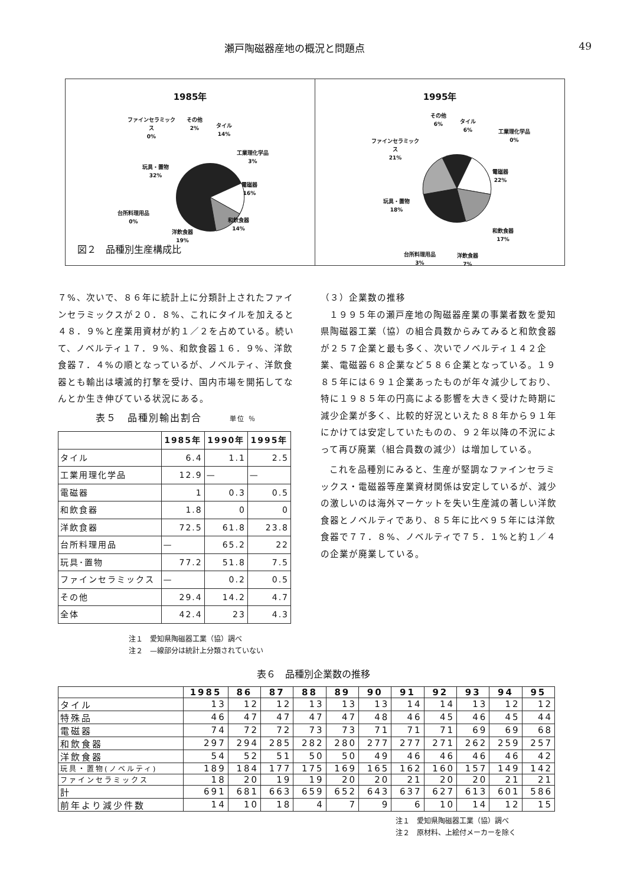瀬戸陶磁器産地の概況と問題点 49
1985年
ファインセラミック
ス
0%
その他
2%
タイル
14%
工業理化学品
3%
玩具・置物
32%
電磁器
16%
台所料理用品
0%
和飲食器
14%
洋飲食器
19%
図２　品種別生産構成比
1995年
その他
6%
タイル
6%
工業理化学品
0%
ファインセラミック
ス
21%
電磁器
22%
玩具・置物
18%
和飲食器
17%
台所料理用品
3%
洋飲食器
7%
７%、次いで、８６年に統計上に分類計上されたファインセラミックスが２０．８%、これにタイルを加えると４８．９%と産業用資材が約１／２を占めている。続いて、ノベルティ１７．９%、和飲食器１６．９%、洋飲食器７．４%の順となっているが、ノベルティ、洋飲食器とも輸出は壊滅的打撃を受け、国内市場を開拓してなんとか生き伸びている状況にある。
表５　品種別輸出割合 単位 ％
| | 1985年 | 1990年 | 1995年 |
| --- | --- | --- | --- |
| タイル | 6.4 | 1.1 | 2.5 |
| 工業用理化学品 | 12.9 | — | — |
| 電磁器 | 1 | 0.3 | 0.5 |
| 和飲食器 | 1.8 | 0 | 0 |
| 洋飲食器 | 72.5 | 61.8 | 23.8 |
| 台所料理用品 | — | 65.2 | 22 |
| 玩具･置物 | 77.2 | 51.8 | 7.5 |
| ファインセラミックス | — | 0.2 | 0.5 |
| その他 | 29.4 | 14.2 | 4.7 |
| 全体 | 42.4 | 23 | 4.3 |
注１　愛知県陶磁器工業（協）調べ
注２　—線部分は統計上分類されていない
（３）企業数の推移
１９９５年の瀬戸産地の陶磁器産業の事業者数を愛知県陶磁器工業（協）の組合員数からみてみると和飲食器が２５７企業と最も多く、次いでノベルティ１４２企業、電磁器６８企業など５８６企業となっている。１９８５年には６９１企業あったものが年々減少しており、特に１９８５年の円高による影響を大きく受けた時期に減少企業が多く、比較的好況といえた８８年から９１年にかけては安定していたものの、９２年以降の不況によって再び廃業（組合員数の減少）は増加している。
これを品種別にみると、生産が堅調なファインセラミックス・電磁器等産業資材関係は安定しているが、減少の激しいのは海外マーケットを失い生産減の著しい洋飲食器とノベルティであり、８５年に比べ９５年には洋飲食器で７７．８%、ノベルティで７５．１%と約１／４の企業が廃業している。
表６　品種別企業数の推移
| | 1985 | 86 | 87 | 88 | 89 | 90 | 91 | 92 | 93 | 94 | 95 |
| --- | --- | --- | --- | --- | --- | --- | --- | --- | --- | --- | --- |
| タイル | 13 | 12 | 12 | 13 | 13 | 13 | 14 | 14 | 13 | 12 | 12 |
| 特殊品 | 46 | 47 | 47 | 47 | 47 | 48 | 46 | 45 | 46 | 45 | 44 |
| 電磁器 | 74 | 72 | 72 | 73 | 73 | 71 | 71 | 71 | 69 | 69 | 68 |
| 和飲食器 | 297 | 294 | 285 | 282 | 280 | 277 | 277 | 271 | 262 | 259 | 257 |
| 洋飲食器 | 54 | 52 | 51 | 50 | 50 | 49 | 46 | 46 | 46 | 46 | 42 |
| 玩具・置物(ノベルティ) | 189 | 184 | 177 | 175 | 169 | 165 | 162 | 160 | 157 | 149 | 142 |
| ファインセラミックス | 18 | 20 | 19 | 19 | 20 | 20 | 21 | 20 | 20 | 21 | 21 |
| 計 | 691 | 681 | 663 | 659 | 652 | 643 | 637 | 627 | 613 | 601 | 586 |
| 前年より減少件数 | 14 | 10 | 18 | 4 | 7 | 9 | 6 | 10 | 14 | 12 | 15 |
注１　愛知県陶磁器工業（協）調べ
注２　原材料、上絵付メーカーを除く